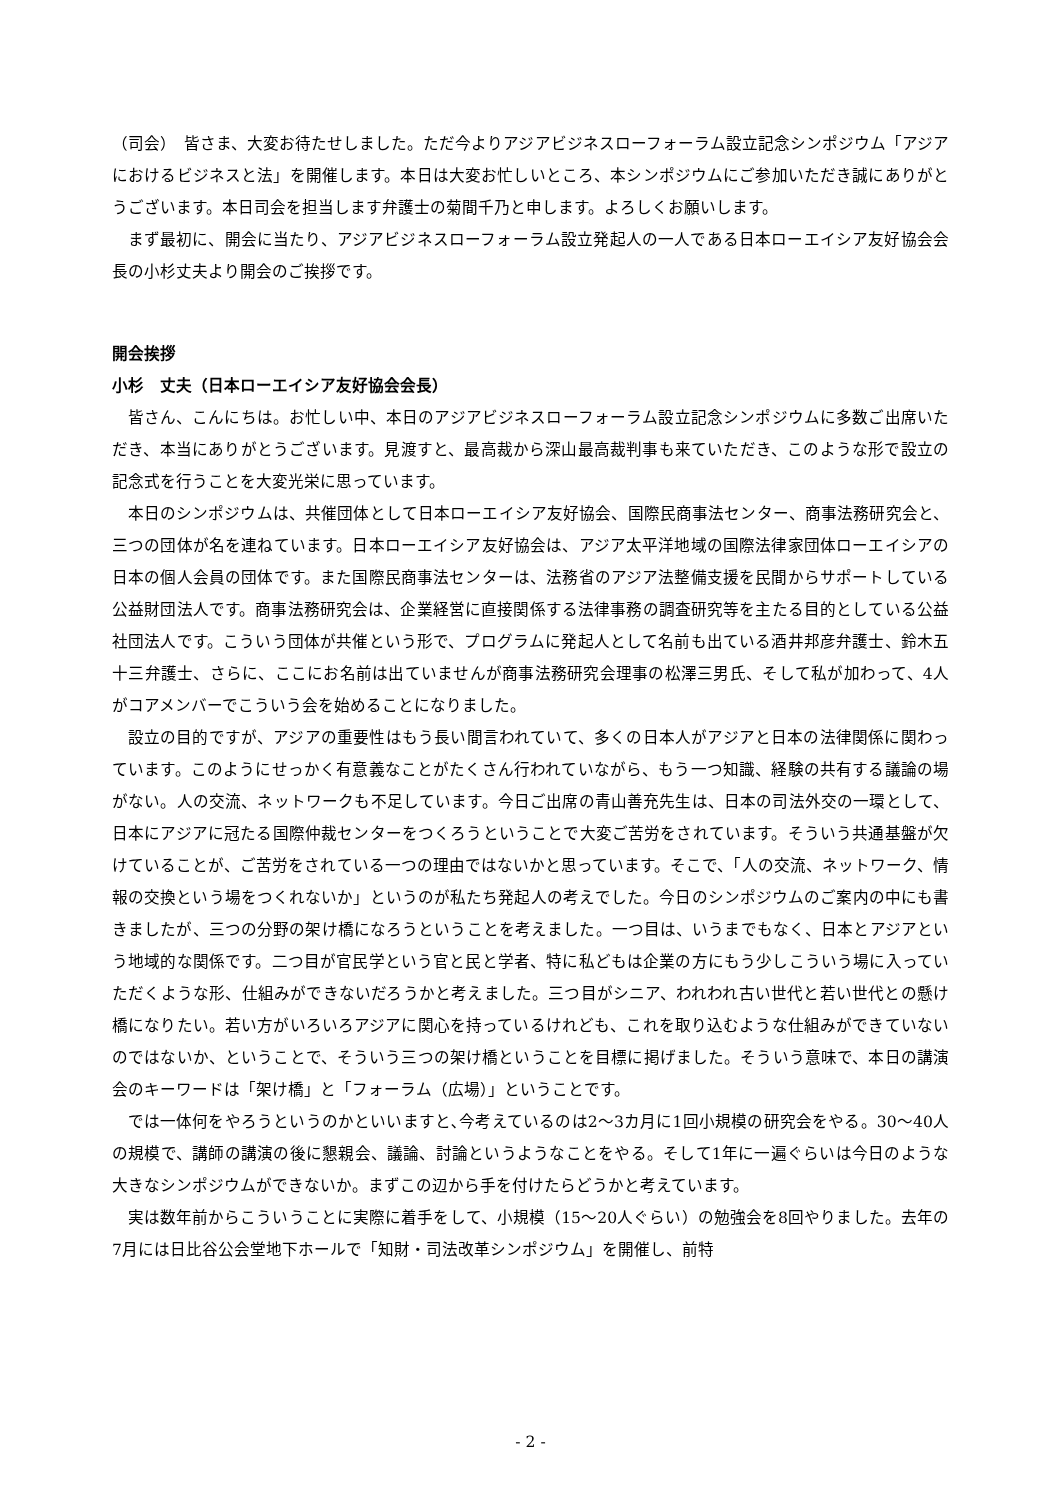（司会）　皆さま、大変お待たせしました。ただ今よりアジアビジネスローフォーラム設立記念シンポジウム「アジアにおけるビジネスと法」を開催します。本日は大変お忙しいところ、本シンポジウムにご参加いただき誠にありがとうございます。本日司会を担当します弁護士の菊間千乃と申します。よろしくお願いします。
まず最初に、開会に当たり、アジアビジネスローフォーラム設立発起人の一人である日本ローエイシア友好協会会長の小杉丈夫より開会のご挨拶です。
開会挨拶
小杉　丈夫（日本ローエイシア友好協会会長）
皆さん、こんにちは。お忙しい中、本日のアジアビジネスローフォーラム設立記念シンポジウムに多数ご出席いただき、本当にありがとうございます。見渡すと、最高裁から深山最高裁判事も来ていただき、このような形で設立の記念式を行うことを大変光栄に思っています。
本日のシンポジウムは、共催団体として日本ローエイシア友好協会、国際民商事法センター、商事法務研究会と、三つの団体が名を連ねています。日本ローエイシア友好協会は、アジア太平洋地域の国際法律家団体ローエイシアの日本の個人会員の団体です。また国際民商事法センターは、法務省のアジア法整備支援を民間からサポートしている公益財団法人です。商事法務研究会は、企業経営に直接関係する法律事務の調査研究等を主たる目的としている公益社団法人です。こういう団体が共催という形で、プログラムに発起人として名前も出ている酒井邦彦弁護士、鈴木五十三弁護士、さらに、ここにお名前は出ていませんが商事法務研究会理事の松澤三男氏、そして私が加わって、4人がコアメンバーでこういう会を始めることになりました。
設立の目的ですが、アジアの重要性はもう長い間言われていて、多くの日本人がアジアと日本の法律関係に関わっています。このようにせっかく有意義なことがたくさん行われていながら、もう一つ知識、経験の共有する議論の場がない。人の交流、ネットワークも不足しています。今日ご出席の青山善充先生は、日本の司法外交の一環として、日本にアジアに冠たる国際仲裁センターをつくろうということで大変ご苦労をされています。そういう共通基盤が欠けていることが、ご苦労をされている一つの理由ではないかと思っています。そこで、「人の交流、ネットワーク、情報の交換という場をつくれないか」というのが私たち発起人の考えでした。今日のシンポジウムのご案内の中にも書きましたが、三つの分野の架け橋になろうということを考えました。一つ目は、いうまでもなく、日本とアジアという地域的な関係です。二つ目が官民学という官と民と学者、特に私どもは企業の方にもう少しこういう場に入っていただくような形、仕組みができないだろうかと考えました。三つ目がシニア、われわれ古い世代と若い世代との懸け橋になりたい。若い方がいろいろアジアに関心を持っているけれども、これを取り込むような仕組みができていないのではないか、ということで、そういう三つの架け橋ということを目標に掲げました。そういう意味で、本日の講演会のキーワードは「架け橋」と「フォーラム（広場）」ということです。
では一体何をやろうというのかといいますと､今考えているのは2～3カ月に1回小規模の研究会をやる。30～40人の規模で、講師の講演の後に懇親会、議論、討論というようなことをやる。そして1年に一遍ぐらいは今日のような大きなシンポジウムができないか。まずこの辺から手を付けたらどうかと考えています。
実は数年前からこういうことに実際に着手をして、小規模（15～20人ぐらい）の勉強会を8回やりました。去年の7月には日比谷公会堂地下ホールで「知財・司法改革シンポジウム」を開催し、前特
- 2 -